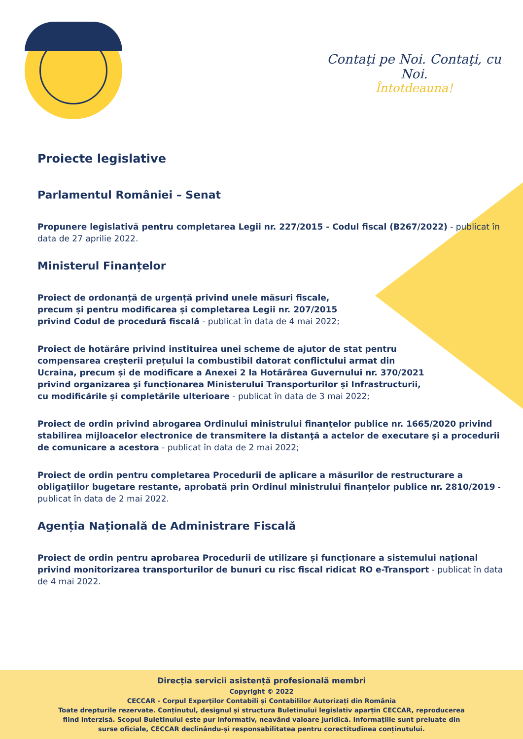Contaţi pe Noi. Contaţi, cu Noi.
Întotdeauna!
Proiecte legislative
Parlamentul României – Senat
Propunere legislativă pentru completarea Legii nr. 227/2015 - Codul fiscal (B267/2022) - publicat în data de 27 aprilie 2022.
Ministerul Finanțelor
Proiect de ordonanță de urgență privind unele măsuri fiscale, precum și pentru modificarea și completarea Legii nr. 207/2015 privind Codul de procedură fiscală - publicat în data de 4 mai 2022;
Proiect de hotărâre privind instituirea unei scheme de ajutor de stat pentru compensarea creșterii prețului la combustibil datorat conflictului armat din Ucraina, precum și de modificare a Anexei 2 la Hotărârea Guvernului nr. 370/2021 privind organizarea şi funcționarea Ministerului Transporturilor și Infrastructurii, cu modificările și completările ulterioare - publicat în data de 3 mai 2022;
Proiect de ordin privind abrogarea Ordinului ministrului finanţelor publice nr. 1665/2020 privind stabilirea mijloacelor electronice de transmitere la distanţă a actelor de executare şi a procedurii de comunicare a acestora - publicat în data de 2 mai 2022;
Proiect de ordin pentru completarea Procedurii de aplicare a măsurilor de restructurare a obligaţiilor bugetare restante, aprobată prin Ordinul ministrului finanțelor publice nr. 2810/2019 - publicat în data de 2 mai 2022.
Agenția Națională de Administrare Fiscală
Proiect de ordin pentru aprobarea Procedurii de utilizare și funcționare a sistemului național privind monitorizarea transporturilor de bunuri cu risc fiscal ridicat RO e-Transport - publicat în data de 4 mai 2022.
Direcția servicii asistență profesională membri
Copyright © 2022
CECCAR - Corpul Experților Contabili și Contabililor Autorizați din România
Toate drepturile rezervate. Conținutul, designul și structura Buletinului legislativ aparțin CECCAR, reproducerea fiind interzisă. Scopul Buletinului este pur informativ, neavând valoare juridică. Informațiile sunt preluate din surse oficiale, CECCAR declinându-și responsabilitatea pentru corectitudinea conținutului.